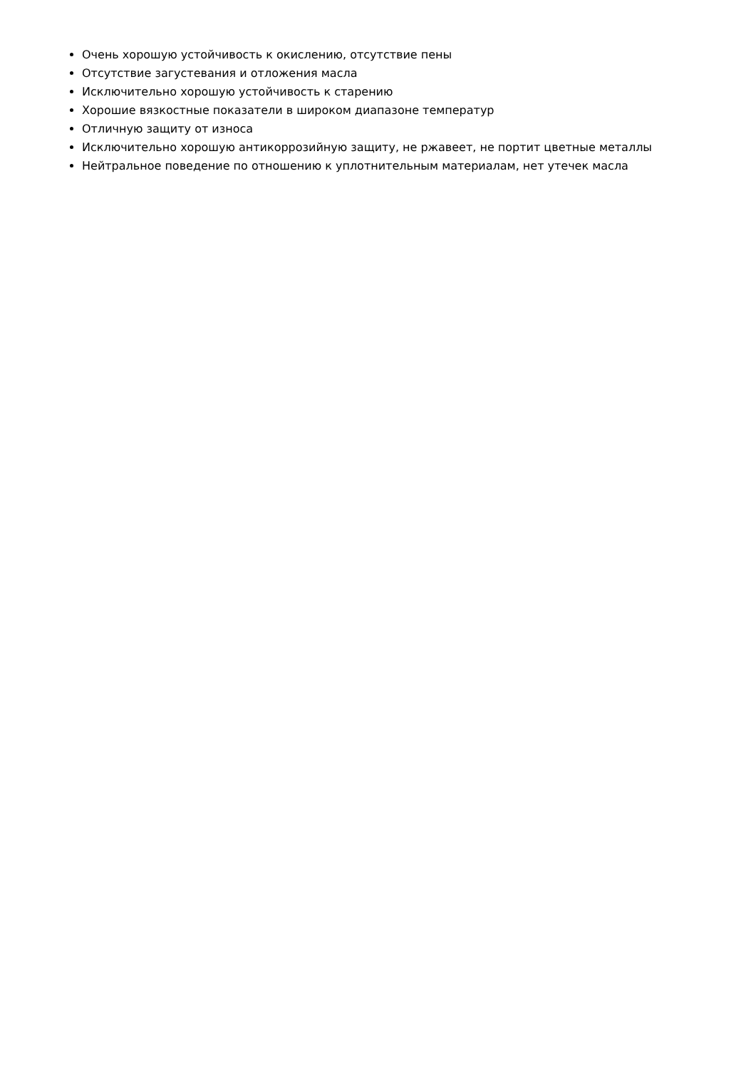Очень хорошую устойчивость к окислению, отсутствие пены
Отсутствие загустевания и отложения масла
Исключительно хорошую устойчивость к старению
Хорошие вязкостные показатели в широком диапазоне температур
Отличную защиту от износа
Исключительно хорошую антикоррозийную защиту, не ржавеет, не портит цветные металлы
Нейтральное поведение по отношению к уплотнительным материалам, нет утечек масла